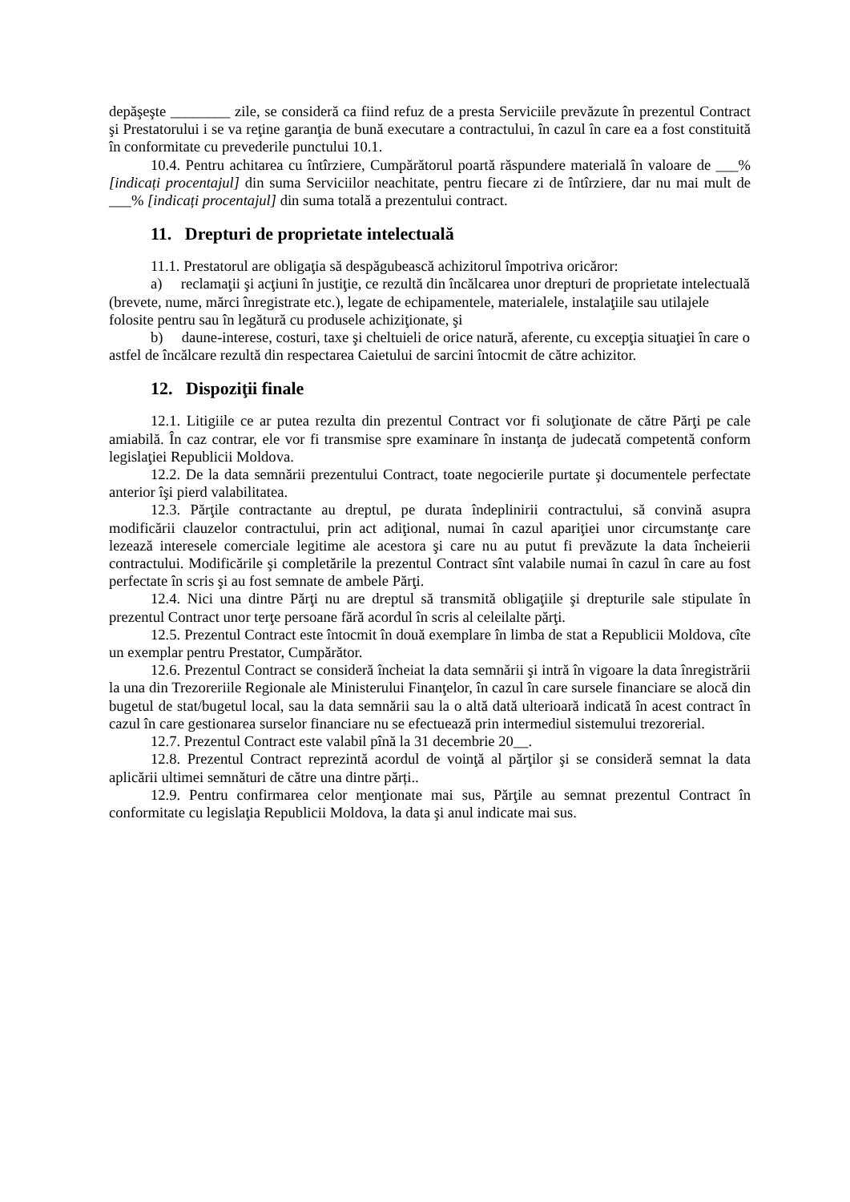depăşeşte ________ zile, se consideră ca fiind refuz de a presta Serviciile prevăzute în prezentul Contract şi Prestatorului i se va reţine garanţia de bună executare a contractului, în cazul în care ea a fost constituită în conformitate cu prevederile punctului 10.1.
10.4. Pentru achitarea cu întîrziere, Cumpărătorul poartă răspundere materială în valoare de ___% [indicați procentajul] din suma Serviciilor neachitate, pentru fiecare zi de întîrziere, dar nu mai mult de ___% [indicați procentajul] din suma totală a prezentului contract.
11. Drepturi de proprietate intelectuală
11.1. Prestatorul are obligaţia să despăgubească achizitorul împotriva oricăror:
a) reclamaţii şi acţiuni în justiţie, ce rezultă din încălcarea unor drepturi de proprietate intelectuală (brevete, nume, mărci înregistrate etc.), legate de echipamentele, materialele, instalaţiile sau utilajele folosite pentru sau în legătură cu produsele achiziţionate, şi
b) daune-interese, costuri, taxe şi cheltuieli de orice natură, aferente, cu excepţia situaţiei în care o astfel de încălcare rezultă din respectarea Caietului de sarcini întocmit de către achizitor.
12. Dispoziţii finale
12.1. Litigiile ce ar putea rezulta din prezentul Contract vor fi soluţionate de către Părţi pe cale amiabilă. În caz contrar, ele vor fi transmise spre examinare în instanţa de judecată competentă conform legislaţiei Republicii Moldova.
12.2. De la data semnării prezentului Contract, toate negocierile purtate şi documentele perfectate anterior îşi pierd valabilitatea.
12.3. Părţile contractante au dreptul, pe durata îndeplinirii contractului, să convină asupra modificării clauzelor contractului, prin act adiţional, numai în cazul apariţiei unor circumstanţe care lezează interesele comerciale legitime ale acestora şi care nu au putut fi prevăzute la data încheierii contractului. Modificările şi completările la prezentul Contract sînt valabile numai în cazul în care au fost perfectate în scris şi au fost semnate de ambele Părţi.
12.4. Nici una dintre Părţi nu are dreptul să transmită obligaţiile şi drepturile sale stipulate în prezentul Contract unor terţe persoane fără acordul în scris al celeilalte părţi.
12.5. Prezentul Contract este întocmit în două exemplare în limba de stat a Republicii Moldova, cîte un exemplar pentru Prestator, Cumpărător.
12.6. Prezentul Contract se consideră încheiat la data semnării şi intră în vigoare la data înregistrării la una din Trezoreriile Regionale ale Ministerului Finanţelor, în cazul în care sursele financiare se alocă din bugetul de stat/bugetul local, sau la data semnării sau la o altă dată ulterioară indicată în acest contract în cazul în care gestionarea surselor financiare nu se efectuează prin intermediul sistemului trezorerial.
12.7. Prezentul Contract este valabil pînă la 31 decembrie 20__.
12.8. Prezentul Contract reprezintă acordul de voinţă al părţilor şi se consideră semnat la data aplicării ultimei semnături de către una dintre părți..
12.9. Pentru confirmarea celor menţionate mai sus, Părţile au semnat prezentul Contract în conformitate cu legislaţia Republicii Moldova, la data şi anul indicate mai sus.